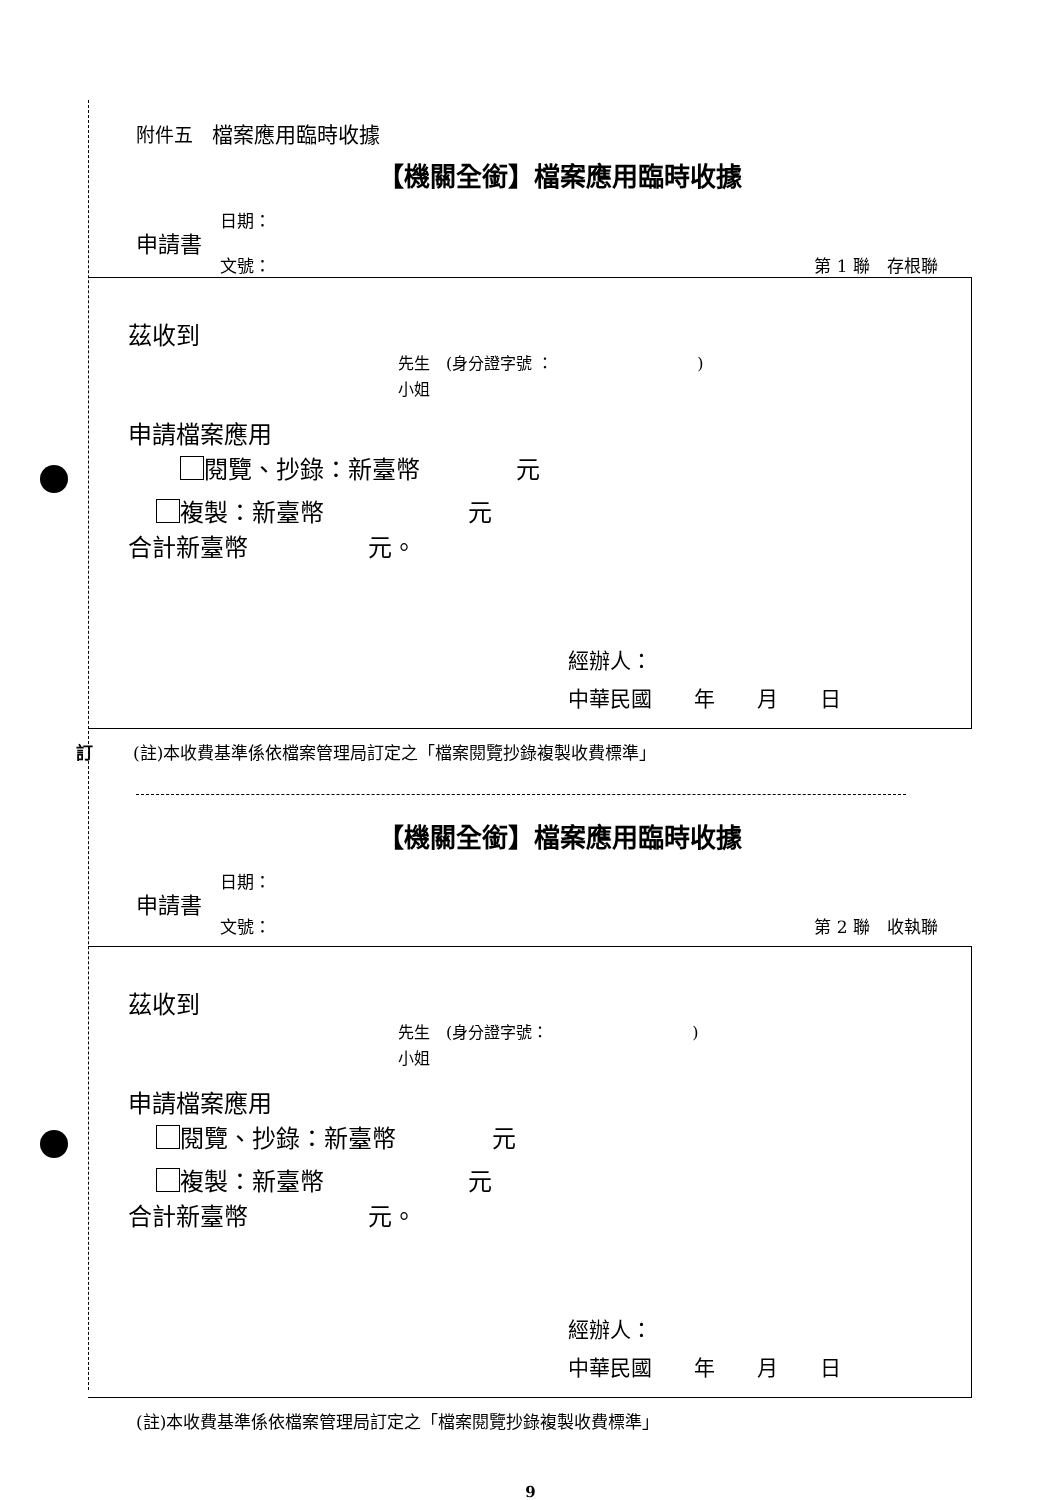附件五　檔案應用臨時收據
【機關全銜】檔案應用臨時收據
申請書
日期：
文號：
第 1 聯　存根聯
茲收到
先生　(身分證字號 ：　　　　　　　　　)
小姐
申請檔案應用
　 閱覽、抄錄：新臺幣　　　　元
複製：新臺幣　　　　　　元
合計新臺幣　　　　　元。
經辦人：
中華民國　　年　　月　　日
訂 (註)本收費基準係依檔案管理局訂定之「檔案閱覽抄錄複製收費標準」
【機關全銜】檔案應用臨時收據
申請書
日期：
文號：
第 2 聯　收執聯
茲收到
先生　(身分證字號：　　　　　　　　　)
小姐
申請檔案應用
閱覽、抄錄：新臺幣　　　　元
複製：新臺幣　　　　　　元
合計新臺幣　　　　　元。
經辦人：
中華民國　　年　　月　　日
(註)本收費基準係依檔案管理局訂定之「檔案閱覽抄錄複製收費標準」
9